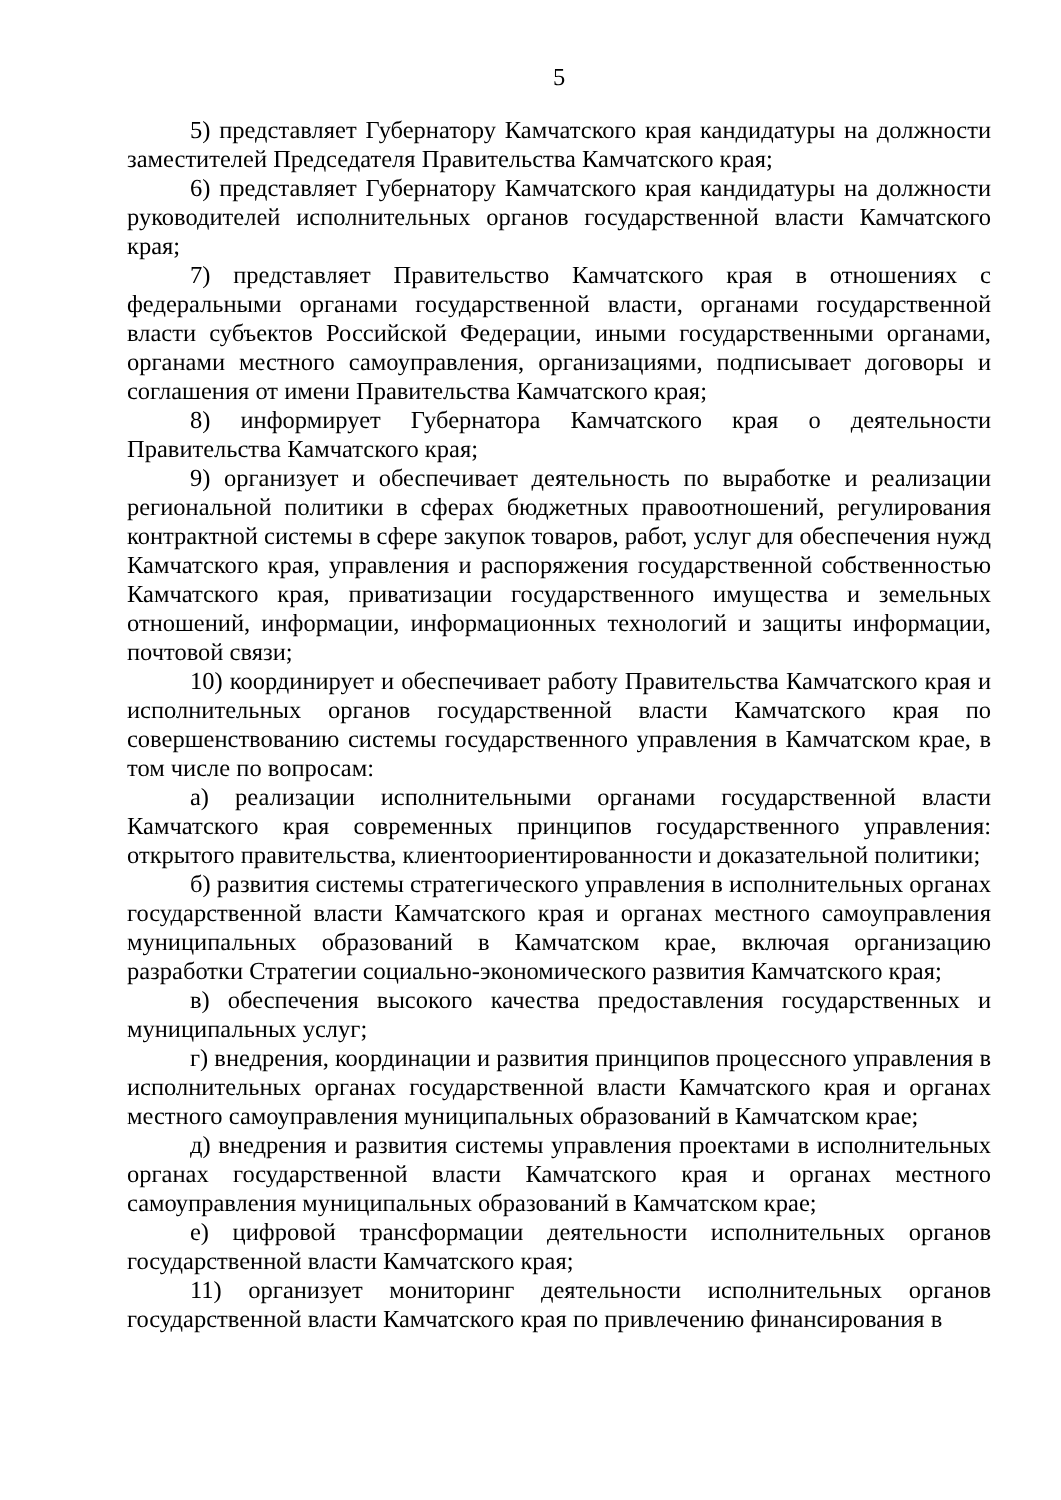5
5) представляет Губернатору Камчатского края кандидатуры на должности заместителей Председателя Правительства Камчатского края;
6) представляет Губернатору Камчатского края кандидатуры на должности руководителей исполнительных органов государственной власти Камчатского края;
7) представляет Правительство Камчатского края в отношениях с федеральными органами государственной власти, органами государственной власти субъектов Российской Федерации, иными государственными органами, органами местного самоуправления, организациями, подписывает договоры и соглашения от имени Правительства Камчатского края;
8) информирует Губернатора Камчатского края о деятельности Правительства Камчатского края;
9) организует и обеспечивает деятельность по выработке и реализации региональной политики в сферах бюджетных правоотношений, регулирования контрактной системы в сфере закупок товаров, работ, услуг для обеспечения нужд Камчатского края, управления и распоряжения государственной собственностью Камчатского края, приватизации государственного имущества и земельных отношений, информации, информационных технологий и защиты информации, почтовой связи;
10) координирует и обеспечивает работу Правительства Камчатского края и исполнительных органов государственной власти Камчатского края по совершенствованию системы государственного управления в Камчатском крае, в том числе по вопросам:
а) реализации исполнительными органами государственной власти Камчатского края современных принципов государственного управления: открытого правительства, клиентоориентированности и доказательной политики;
б) развития системы стратегического управления в исполнительных органах государственной власти Камчатского края и органах местного самоуправления муниципальных образований в Камчатском крае, включая организацию разработки Стратегии социально-экономического развития Камчатского края;
в) обеспечения высокого качества предоставления государственных и муниципальных услуг;
г) внедрения, координации и развития принципов процессного управления в исполнительных органах государственной власти Камчатского края и органах местного самоуправления муниципальных образований в Камчатском крае;
д) внедрения и развития системы управления проектами в исполнительных органах государственной власти Камчатского края и органах местного самоуправления муниципальных образований в Камчатском крае;
е) цифровой трансформации деятельности исполнительных органов государственной власти Камчатского края;
11) организует мониторинг деятельности исполнительных органов государственной власти Камчатского края по привлечению финансирования в